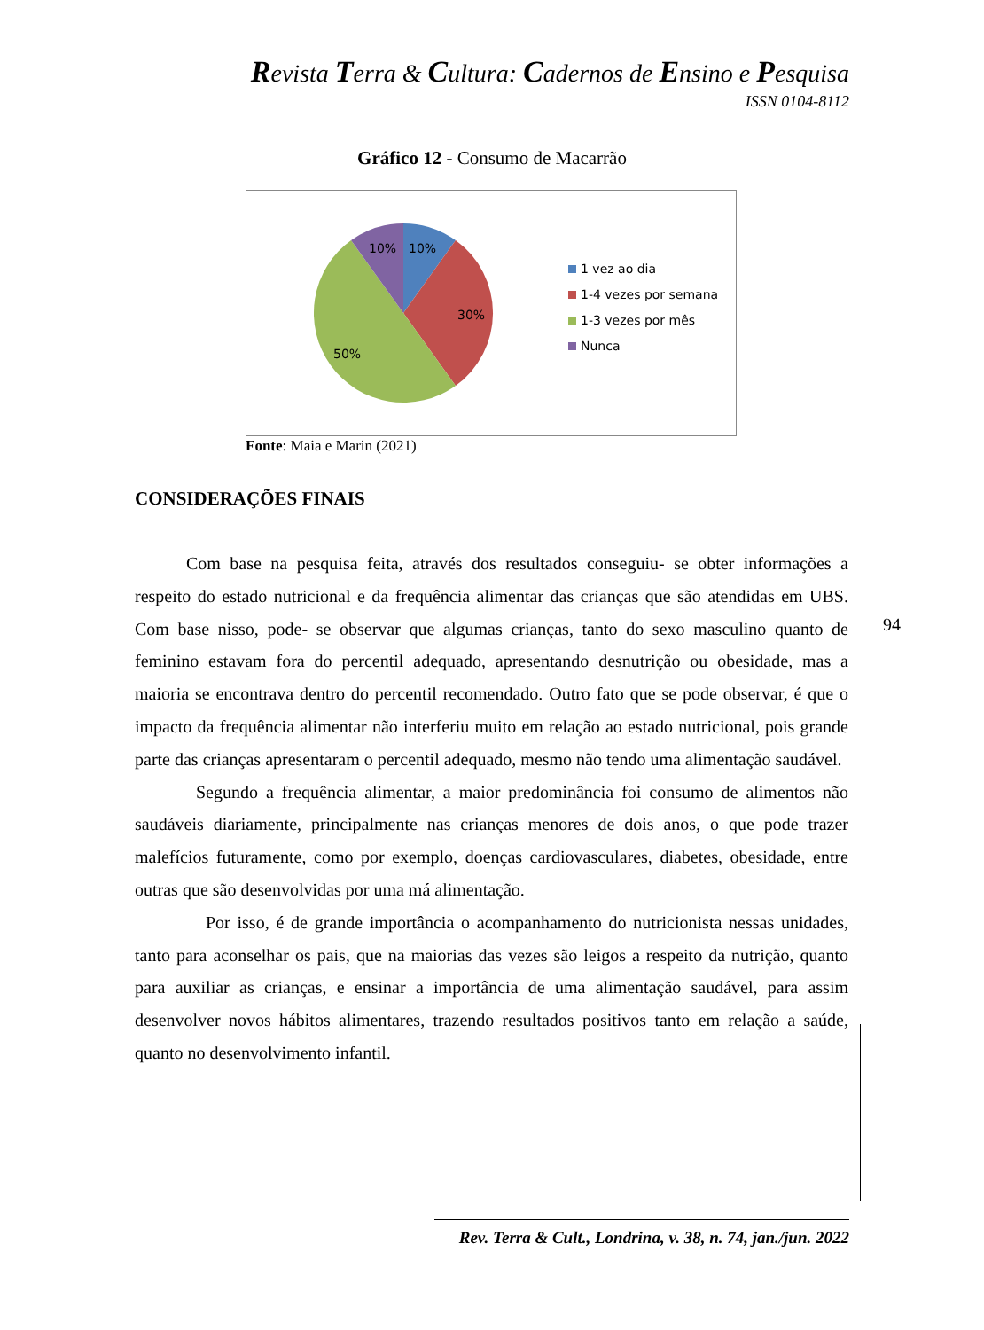Revista Terra & Cultura: Cadernos de Ensino e Pesquisa
ISSN 0104-8112
Gráfico 12 - Consumo de Macarrão
10%
10%
30%
50%
1 vez ao dia
1-4 vezes por semana
1-3 vezes por mês
Nunca
Fonte: Maia e Marin (2021)
CONSIDERAÇÕES FINAIS
Com base na pesquisa feita, através dos resultados conseguiu- se obter informações a respeito do estado nutricional e da frequência alimentar das crianças que são atendidas em UBS. Com base nisso, pode- se observar que algumas crianças, tanto do sexo masculino quanto de feminino estavam fora do percentil adequado, apresentando desnutrição ou obesidade, mas a maioria se encontrava dentro do percentil recomendado. Outro fato que se pode observar, é que o impacto da frequência alimentar não interferiu muito em relação ao estado nutricional, pois grande parte das crianças apresentaram o percentil adequado, mesmo não tendo uma alimentação saudável.
Segundo a frequência alimentar, a maior predominância foi consumo de alimentos não saudáveis diariamente, principalmente nas crianças menores de dois anos, o que pode trazer malefícios futuramente, como por exemplo, doenças cardiovasculares, diabetes, obesidade, entre outras que são desenvolvidas por uma má alimentação.
Por isso, é de grande importância o acompanhamento do nutricionista nessas unidades, tanto para aconselhar os pais, que na maiorias das vezes são leigos a respeito da nutrição, quanto para auxiliar as crianças, e ensinar a importância de uma alimentação saudável, para assim desenvolver novos hábitos alimentares, trazendo resultados positivos tanto em relação a saúde, quanto no desenvolvimento infantil.
94
Rev. Terra & Cult., Londrina, v. 38, n. 74, jan./jun. 2022